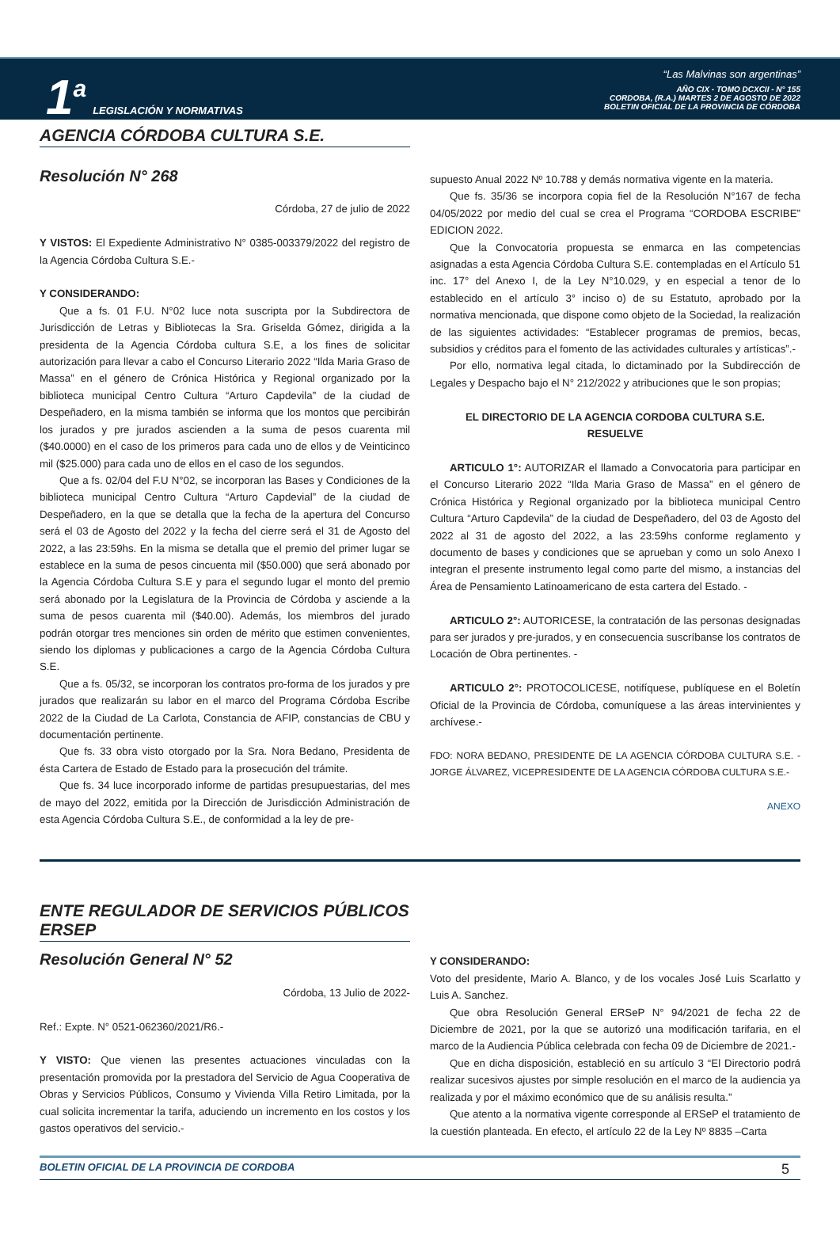1<sup>a</sup> LEGISLACIÓN Y NORMATIVAS
“Las Malvinas son argentinas”
AÑO CIX - TOMO DCXCII - N° 155
CORDOBA, (R.A.) MARTES 2 DE AGOSTO DE 2022
BOLETIN OFICIAL DE LA PROVINCIA DE CÓRDOBA
AGENCIA CÓRDOBA CULTURA S.E.
Resolución N° 268
Córdoba, 27 de julio de 2022
Y VISTOS: El Expediente Administrativo N° 0385-003379/2022 del registro de la Agencia Córdoba Cultura S.E.-
Y CONSIDERANDO:
Que a fs. 01 F.U. N°02 luce nota suscripta por la Subdirectora de Jurisdicción de Letras y Bibliotecas la Sra. Griselda Gómez, dirigida a la presidenta de la Agencia Córdoba cultura S.E, a los fines de solicitar autorización para llevar a cabo el Concurso Literario 2022 “Ilda Maria Graso de Massa” en el género de Crónica Histórica y Regional organizado por la biblioteca municipal Centro Cultura “Arturo Capdevila” de la ciudad de Despeñadero, en la misma también se informa que los montos que percibirán los jurados y pre jurados ascienden a la suma de pesos cuarenta mil ($40.0000) en el caso de los primeros para cada uno de ellos y de Veinticinco mil ($25.000) para cada uno de ellos en el caso de los segundos.
Que a fs. 02/04 del F.U N°02, se incorporan las Bases y Condiciones de la biblioteca municipal Centro Cultura “Arturo Capdevial” de la ciudad de Despeñadero, en la que se detalla que la fecha de la apertura del Concurso será el 03 de Agosto del 2022 y la fecha del cierre será el 31 de Agosto del 2022, a las 23:59hs. En la misma se detalla que el premio del primer lugar se establece en la suma de pesos cincuenta mil ($50.000) que será abonado por la Agencia Córdoba Cultura S.E y para el segundo lugar el monto del premio será abonado por la Legislatura de la Provincia de Córdoba y asciende a la suma de pesos cuarenta mil ($40.00). Además, los miembros del jurado podrán otorgar tres menciones sin orden de mérito que estimen convenientes, siendo los diplomas y publicaciones a cargo de la Agencia Córdoba Cultura S.E.
Que a fs. 05/32, se incorporan los contratos pro-forma de los jurados y pre jurados que realizarán su labor en el marco del Programa Córdoba Escribe 2022 de la Ciudad de La Carlota, Constancia de AFIP, constancias de CBU y documentación pertinente.
Que fs. 33 obra visto otorgado por la Sra. Nora Bedano, Presidenta de ésta Cartera de Estado de Estado para la prosecución del trámite.
Que fs. 34 luce incorporado informe de partidas presupuestarias, del mes de mayo del 2022, emitida por la Dirección de Jurisdicción Administración de esta Agencia Córdoba Cultura S.E., de conformidad a la ley de pre-
supuesto Anual 2022 Nº 10.788 y demás normativa vigente en la materia.
Que fs. 35/36 se incorpora copia fiel de la Resolución N°167 de fecha 04/05/2022 por medio del cual se crea el Programa “CORDOBA ESCRIBE” EDICION 2022.
Que la Convocatoria propuesta se enmarca en las competencias asignadas a esta Agencia Córdoba Cultura S.E. contempladas en el Artículo 51 inc. 17° del Anexo I, de la Ley N°10.029, y en especial a tenor de lo establecido en el artículo 3° inciso o) de su Estatuto, aprobado por la normativa mencionada, que dispone como objeto de la Sociedad, la realización de las siguientes actividades: “Establecer programas de premios, becas, subsidios y créditos para el fomento de las actividades culturales y artísticas”.-
Por ello, normativa legal citada, lo dictaminado por la Subdirección de Legales y Despacho bajo el N° 212/2022 y atribuciones que le son propias;
EL DIRECTORIO DE LA AGENCIA CORDOBA CULTURA S.E.
RESUELVE
ARTICULO 1°: AUTORIZAR el llamado a Convocatoria para participar en el Concurso Literario 2022 “Ilda Maria Graso de Massa” en el género de Crónica Histórica y Regional organizado por la biblioteca municipal Centro Cultura “Arturo Capdevila” de la ciudad de Despeñadero, del 03 de Agosto del 2022 al 31 de agosto del 2022, a las 23:59hs conforme reglamento y documento de bases y condiciones que se aprueban y como un solo Anexo I integran el presente instrumento legal como parte del mismo, a instancias del Área de Pensamiento Latinoamericano de esta cartera del Estado. -
ARTICULO 2°: AUTORICESE, la contratación de las personas designadas para ser jurados y pre-jurados, y en consecuencia suscríbanse los contratos de Locación de Obra pertinentes. -
ARTICULO 2°: PROTOCOLICESE, notifíquese, publíquese en el Boletín Oficial de la Provincia de Córdoba, comuníquese a las áreas intervinientes y archívese.-
FDO: NORA BEDANO, PRESIDENTE DE LA AGENCIA CÓRDOBA CULTURA S.E. - JORGE ÁLVAREZ, VICEPRESIDENTE DE LA AGENCIA CÓRDOBA CULTURA S.E.-
ANEXO
ENTE REGULADOR DE SERVICIOS PÚBLICOS
ERSEP
Resolución General N° 52
Córdoba, 13 Julio de 2022-
Ref.: Expte. N° 0521-062360/2021/R6.-
Y VISTO: Que vienen las presentes actuaciones vinculadas con la presentación promovida por la prestadora del Servicio de Agua Cooperativa de Obras y Servicios Públicos, Consumo y Vivienda Villa Retiro Limitada, por la cual solicita incrementar la tarifa, aduciendo un incremento en los costos y los gastos operativos del servicio.-
Y CONSIDERANDO:
Voto del presidente, Mario A. Blanco, y de los vocales José Luis Scarlatto y Luis A. Sanchez.
Que obra Resolución General ERSeP N° 94/2021 de fecha 22 de Diciembre de 2021, por la que se autorizó una modificación tarifaria, en el marco de la Audiencia Pública celebrada con fecha 09 de Diciembre de 2021.-
Que en dicha disposición, estableció en su artículo 3 “El Directorio podrá realizar sucesivos ajustes por simple resolución en el marco de la audiencia ya realizada y por el máximo económico que de su análisis resulta.”
Que atento a la normativa vigente corresponde al ERSeP el tratamiento de la cuestión planteada. En efecto, el artículo 22 de la Ley Nº 8835 –Carta
BOLETIN OFICIAL DE LA PROVINCIA DE CORDOBA 5